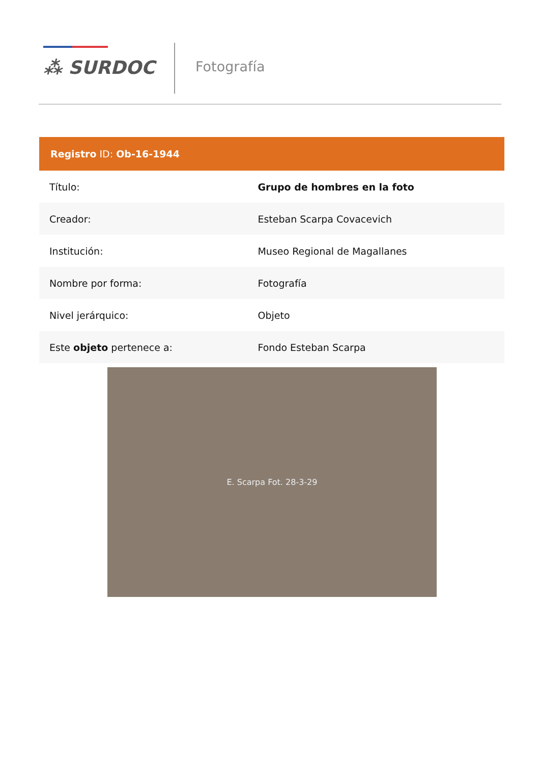⁂ SURDOC Fotografía
| Registro ID: Ob-16-1944 | |
| --- | --- |
| Título: | Grupo de hombres en la foto |
| Creador: | Esteban Scarpa Covacevich |
| Institución: | Museo Regional de Magallanes |
| Nombre por forma: | Fotografía |
| Nivel jerárquico: | Objeto |
| Este objeto pertenece a: | Fondo Esteban Scarpa |
E. Scarpa Fot. 28-3-29